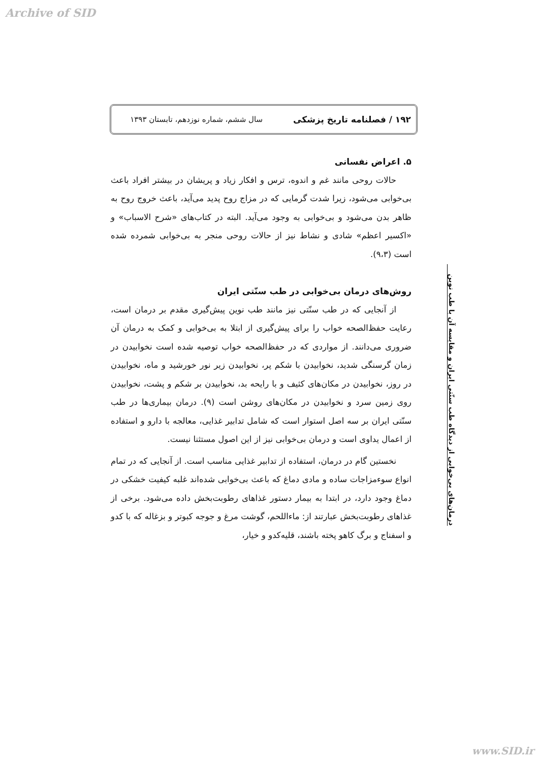Archive of SID
۱۹۲ / فصلنامه تاریخ پزشکی سال ششم، شماره نوزدهم، تابستان ۱۳۹۳
۵. اعراض نفسانی
حالات روحی مانند غم و اندوه، ترس و افکار زیاد و پریشان در بیشتر افراد باعث بی‌خوابی می‌شود، زیرا شدت گرمایی که در مزاج روح پدید می‌آید، باعث خروج روح به ظاهر بدن می‌شود و بی‌خوابی به وجود می‌آید. البته در کتاب‌های «شرح الاسباب» و «اکسیر اعظم» شادی و نشاط نیز از حالات روحی منجر به بی‌خوابی شمرده شده است (۹،۳).
روش‌های درمان بی‌خوابی در طب سنّتی ایران
از آنجایی که در طب سنّتی نیز مانند طب نوین پیش‌گیری مقدم بر درمان است، رعایت حفظ‌الصحه خواب را برای پیش‌گیری از ابتلا به بی‌خوابی و کمک به درمان آن ضروری می‌دانند. از مواردی که در حفظ‌الصحه خواب توصیه شده است نخوابیدن در زمان گرسنگی شدید، نخوابیدن با شکم پر، نخوابیدن زیر نور خورشید و ماه، نخوابیدن در روز، نخوابیدن در مکان‌های کثیف و با رایحه بد، نخوابیدن بر شکم و پشت، نخوابیدن روی زمین سرد و نخوابیدن در مکان‌های روشن است (۹). درمان بیماری‌ها در طب سنّتی ایران بر سه اصل استوار است که شامل تدابیر غذایی، معالجه با دارو و استفاده از اعمال یداوی است و درمان بی‌خوابی نیز از این اصول مستثنا نیست.
نخستین گام در درمان، استفاده از تدابیر غذایی مناسب است. از آنجایی که در تمام انواع سوءمزاجات ساده و مادی دماغ که باعث بی‌خوابی شده‌اند غلبه کیفیت خشکی در دماغ وجود دارد، در ابتدا به بیمار دستور غذاهای رطوبت‌بخش داده می‌شود. برخی از غذاهای رطوبت‌بخش عبارتند از: ماءاللحم، گوشت مرغ و جوجه کبوتر و بزغاله که با کدو و اسفناج و برگ کاهو پخته باشند، قلیه‌کدو و خیار،
درمان‌های بی‌خوابی از دیدگاه طب سنّتی ایران و مقایسه آن با طب نوین
www.SID.ir